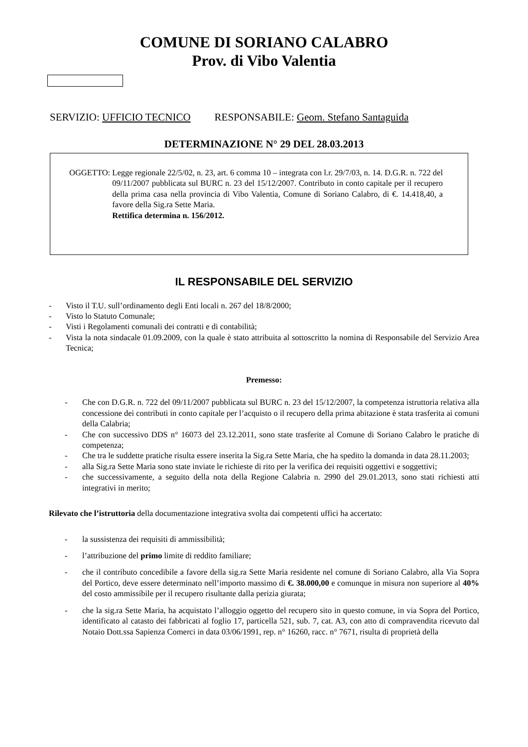COMUNE DI SORIANO CALABRO
Prov. di Vibo Valentia
SERVIZIO: UFFICIO TECNICO RESPONSABILE: Geom. Stefano Santaguida
DETERMINAZIONE N° 29 DEL 28.03.2013
OGGETTO: Legge regionale 22/5/02, n. 23, art. 6 comma 10 – integrata con l.r. 29/7/03, n. 14. D.G.R. n. 722 del 09/11/2007 pubblicata sul BURC n. 23 del 15/12/2007. Contributo in conto capitale per il recupero della prima casa nella provincia di Vibo Valentia, Comune di Soriano Calabro, di €. 14.418,40, a favore della Sig.ra Sette Maria.
Rettifica determina n. 156/2012.
IL RESPONSABILE DEL SERVIZIO
- Visto il T.U. sull’ordinamento degli Enti locali n. 267 del 18/8/2000;
- Visto lo Statuto Comunale;
- Visti i Regolamenti comunali dei contratti e di contabilità;
- Vista la nota sindacale 01.09.2009, con la quale è stato attribuita al sottoscritto la nomina di Responsabile del Servizio Area Tecnica;
Premesso:
- Che con D.G.R. n. 722 del 09/11/2007 pubblicata sul BURC n. 23 del 15/12/2007, la competenza istruttoria relativa alla concessione dei contributi in conto capitale per l’acquisto o il recupero della prima abitazione è stata trasferita ai comuni della Calabria;
- Che con successivo DDS n° 16073 del 23.12.2011, sono state trasferite al Comune di Soriano Calabro le pratiche di competenza;
- Che tra le suddette pratiche risulta essere inserita la Sig.ra Sette Maria, che ha spedito la domanda in data 28.11.2003;
- alla Sig.ra Sette Maria sono state inviate le richieste di rito per la verifica dei requisiti oggettivi e soggettivi;
- che successivamente, a seguito della nota della Regione Calabria n. 2990 del 29.01.2013, sono stati richiesti atti integrativi in merito;
Rilevato che l’istruttoria della documentazione integrativa svolta dai competenti uffici ha accertato:
- la sussistenza dei requisiti di ammissibilità;
- l’attribuzione del primo limite di reddito familiare;
- che il contributo concedibile a favore della sig.ra Sette Maria residente nel comune di Soriano Calabro, alla Via Sopra del Portico, deve essere determinato nell’importo massimo di €. 38.000,00 e comunque in misura non superiore al 40% del costo ammissibile per il recupero risultante dalla perizia giurata;
- che la sig.ra Sette Maria, ha acquistato l’alloggio oggetto del recupero sito in questo comune, in via Sopra del Portico, identificato al catasto dei fabbricati al foglio 17, particella 521, sub. 7, cat. A3, con atto di compravendita ricevuto dal Notaio Dott.ssa Sapienza Comerci in data 03/06/1991, rep. n° 16260, racc. n° 7671, risulta di proprietà della